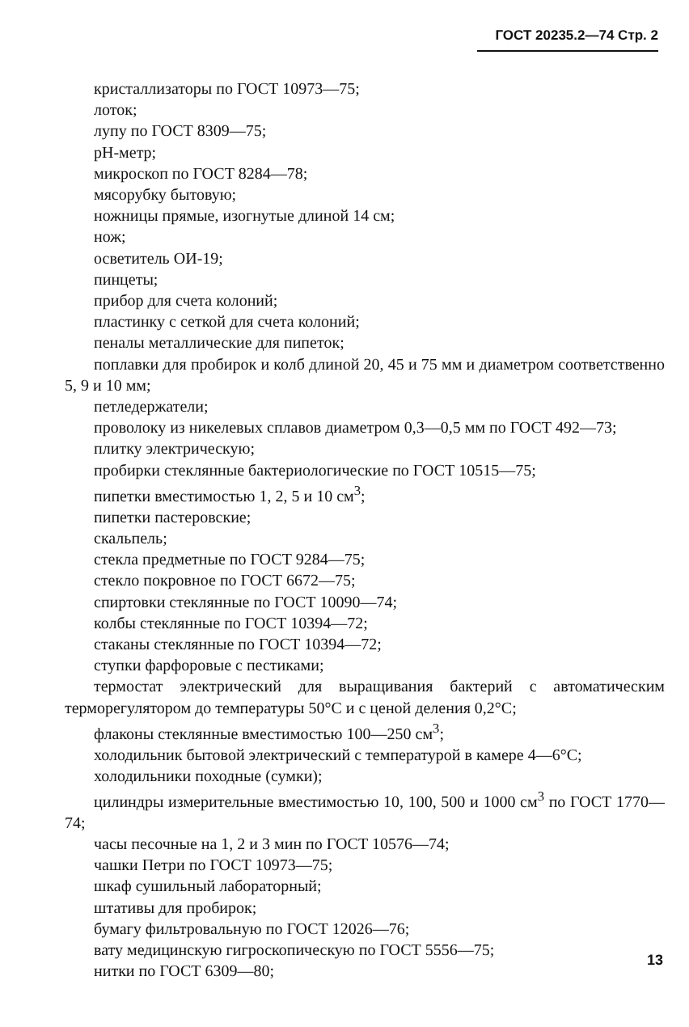ГОСТ 20235.2—74 Стр. 2
кристаллизаторы по ГОСТ 10973—75;
лоток;
лупу по ГОСТ 8309—75;
pH-метр;
микроскоп по ГОСТ 8284—78;
мясорубку бытовую;
ножницы прямые, изогнутые длиной 14 см;
нож;
осветитель ОИ-19;
пинцеты;
прибор для счета колоний;
пластинку с сеткой для счета колоний;
пеналы металлические для пипеток;
поплавки для пробирок и колб длиной 20, 45 и 75 мм и диаметром соответственно 5, 9 и 10 мм;
петледержатели;
проволоку из никелевых сплавов диаметром 0,3—0,5 мм по ГОСТ 492—73;
плитку электрическую;
пробирки стеклянные бактериологические по ГОСТ 10515—75;
пипетки вместимостью 1, 2, 5 и 10 см<sup>3</sup>;
пипетки пастеровские;
скальпель;
стекла предметные по ГОСТ 9284—75;
стекло покровное по ГОСТ 6672—75;
спиртовки стеклянные по ГОСТ 10090—74;
колбы стеклянные по ГОСТ 10394—72;
стаканы стеклянные по ГОСТ 10394—72;
ступки фарфоровые с пестиками;
термостат электрический для выращивания бактерий с автоматическим терморегулятором до температуры 50°С и с ценой деления 0,2°С;
флаконы стеклянные вместимостью 100—250 см<sup>3</sup>;
холодильник бытовой электрический с температурой в камере 4—6°С;
холодильники походные (сумки);
цилиндры измерительные вместимостью 10, 100, 500 и 1000 см<sup>3</sup> по ГОСТ 1770—74;
часы песочные на 1, 2 и 3 мин по ГОСТ 10576—74;
чашки Петри по ГОСТ 10973—75;
шкаф сушильный лабораторный;
штативы для пробирок;
бумагу фильтровальную по ГОСТ 12026—76;
вату медицинскую гигроскопическую по ГОСТ 5556—75;
нитки по ГОСТ 6309—80;
13